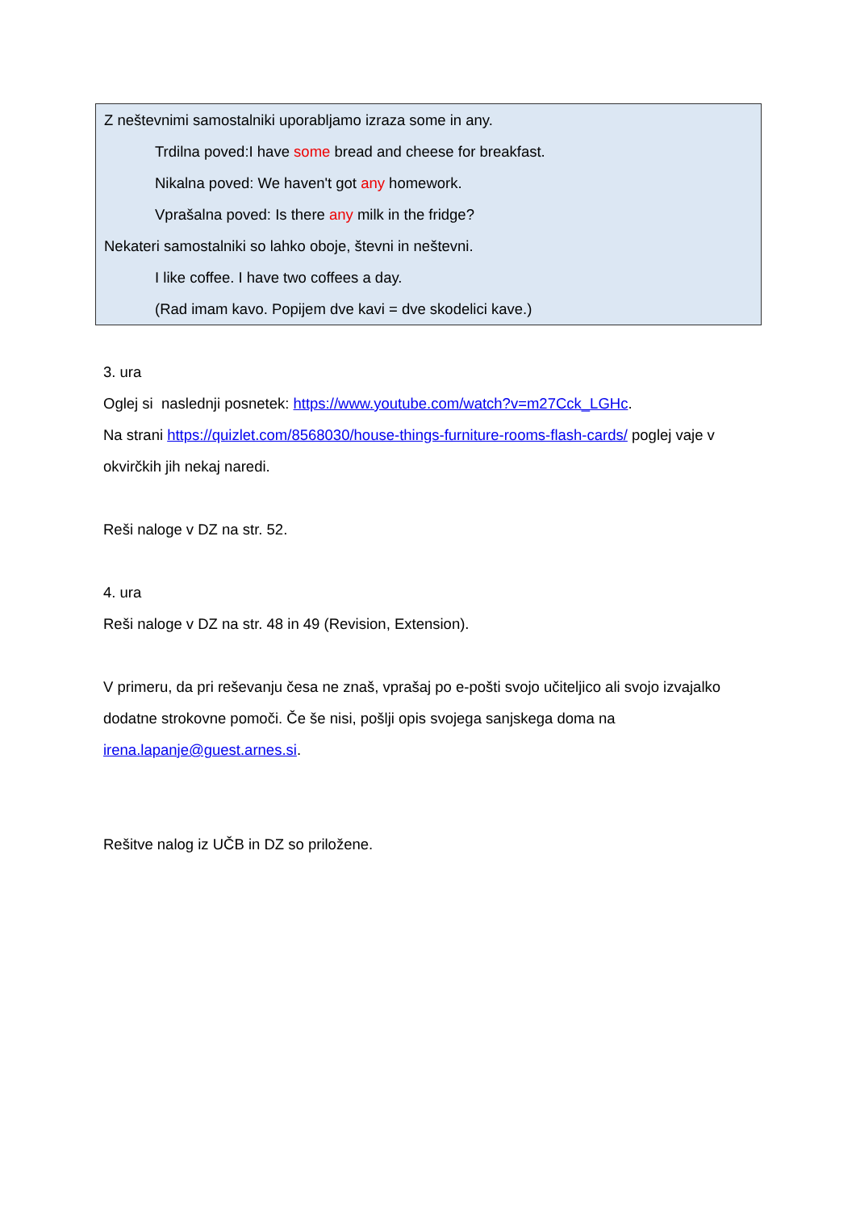Z neštevnimi samostalniki uporabljamo izraza some in any.
Trdilna poved:I have some bread and cheese for breakfast.
Nikalna poved: We haven't got any homework.
Vprašalna poved: Is there any milk in the fridge?
Nekateri samostalniki so lahko oboje, števni in neštevni.
I like coffee. I have two coffees a day.
(Rad imam kavo. Popijem dve kavi = dve skodelici kave.)
3. ura
Oglej si naslednji posnetek: https://www.youtube.com/watch?v=m27Cck_LGHc.
Na strani https://quizlet.com/8568030/house-things-furniture-rooms-flash-cards/ poglej vaje v okvirčkih jih nekaj naredi.
Reši naloge v DZ na str. 52.
4. ura
Reši naloge v DZ na str. 48 in 49 (Revision, Extension).
V primeru, da pri reševanju česa ne znaš, vprašaj po e-pošti svojo učiteljico ali svojo izvajalko dodatne strokovne pomoči. Če še nisi, pošlji opis svojega sanjskega doma na irena.lapanje@guest.arnes.si.
Rešitve nalog iz UČB in DZ so priložene.